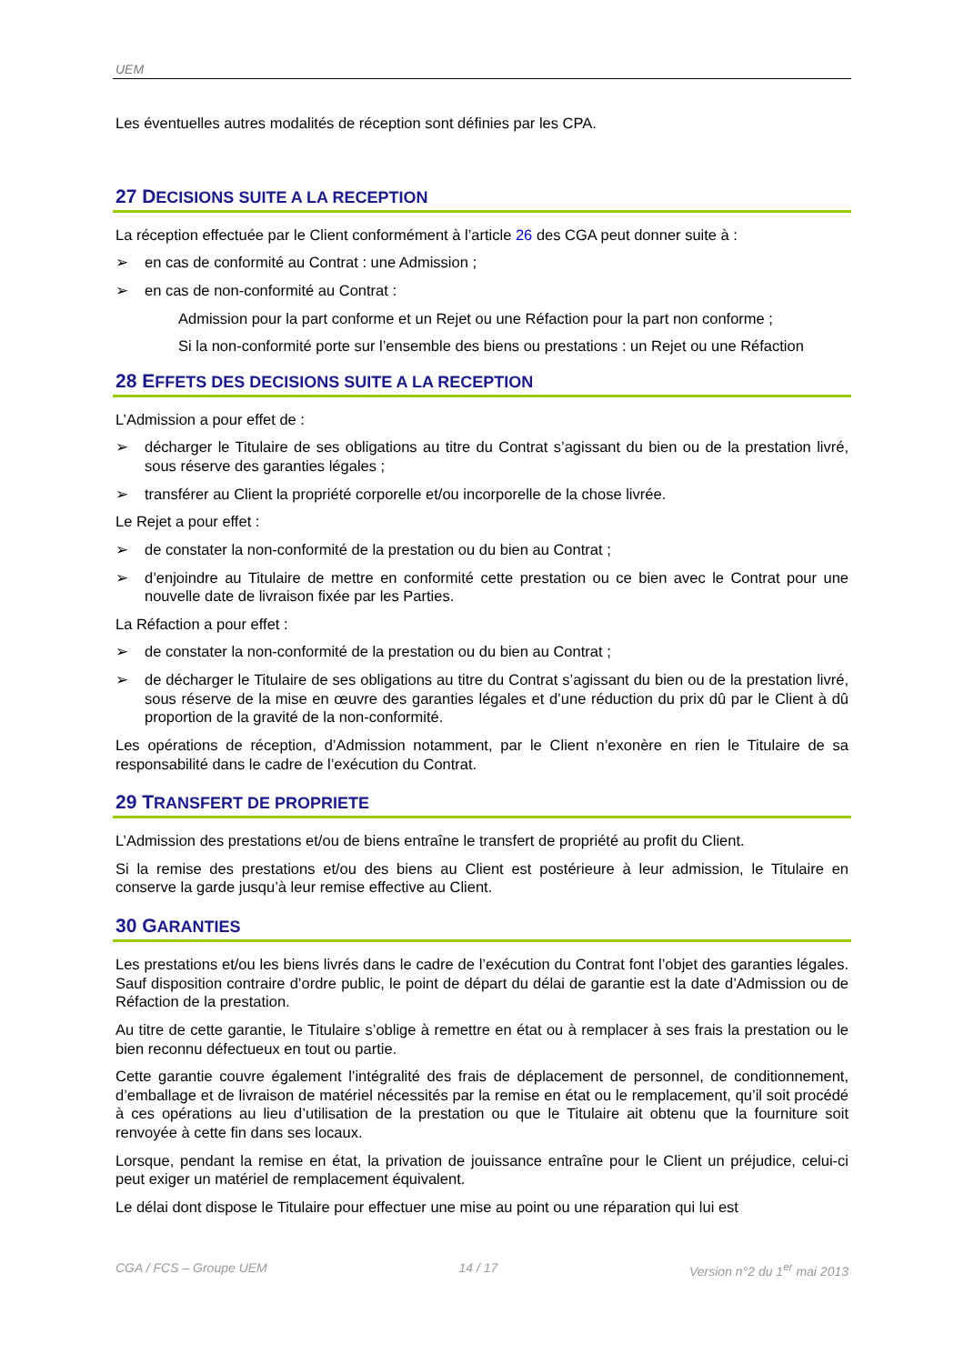UEM
Les éventuelles autres modalités de réception sont définies par les CPA.
27 DECISIONS SUITE A LA RECEPTION
La réception effectuée par le Client conformément à l’article 26 des CGA peut donner suite à :
➢ en cas de conformité au Contrat : une Admission ;
➢ en cas de non-conformité au Contrat :
Admission pour la part conforme et un Rejet ou une Réfaction pour la part non conforme ;
Si la non-conformité porte sur l’ensemble des biens ou prestations : un Rejet ou une Réfaction
28 EFFETS DES DECISIONS SUITE A LA RECEPTION
L’Admission a pour effet de :
➢ décharger le Titulaire de ses obligations au titre du Contrat s’agissant du bien ou de la prestation livré, sous réserve des garanties légales ;
➢ transférer au Client la propriété corporelle et/ou incorporelle de la chose livrée.
Le Rejet a pour effet :
➢ de constater la non-conformité de la prestation ou du bien au Contrat ;
➢ d’enjoindre au Titulaire de mettre en conformité cette prestation ou ce bien avec le Contrat pour une nouvelle date de livraison fixée par les Parties.
La Réfaction a pour effet :
➢ de constater la non-conformité de la prestation ou du bien au Contrat ;
➢ de décharger le Titulaire de ses obligations au titre du Contrat s’agissant du bien ou de la prestation livré, sous réserve de la mise en œuvre des garanties légales et d’une réduction du prix dû par le Client à dû proportion de la gravité de la non-conformité.
Les opérations de réception, d’Admission notamment, par le Client n’exonère en rien le Titulaire de sa responsabilité dans le cadre de l’exécution du Contrat.
29 TRANSFERT DE PROPRIETE
L’Admission des prestations et/ou de biens entraîne le transfert de propriété au profit du Client.
Si la remise des prestations et/ou des biens au Client est postérieure à leur admission, le Titulaire en conserve la garde jusqu’à leur remise effective au Client.
30 GARANTIES
Les prestations et/ou les biens livrés dans le cadre de l’exécution du Contrat font l’objet des garanties légales. Sauf disposition contraire d’ordre public, le point de départ du délai de garantie est la date d’Admission ou de Réfaction de la prestation.
Au titre de cette garantie, le Titulaire s’oblige à remettre en état ou à remplacer à ses frais la prestation ou le bien reconnu défectueux en tout ou partie.
Cette garantie couvre également l’intégralité des frais de déplacement de personnel, de conditionnement, d’emballage et de livraison de matériel nécessités par la remise en état ou le remplacement, qu’il soit procédé à ces opérations au lieu d’utilisation de la prestation ou que le Titulaire ait obtenu que la fourniture soit renvoyée à cette fin dans ses locaux.
Lorsque, pendant la remise en état, la privation de jouissance entraîne pour le Client un préjudice, celui-ci peut exiger un matériel de remplacement équivalent.
Le délai dont dispose le Titulaire pour effectuer une mise au point ou une réparation qui lui est
CGA / FCS – Groupe UEM 14 / 17 Version n°2 du 1<sup>er</sup> mai 2013